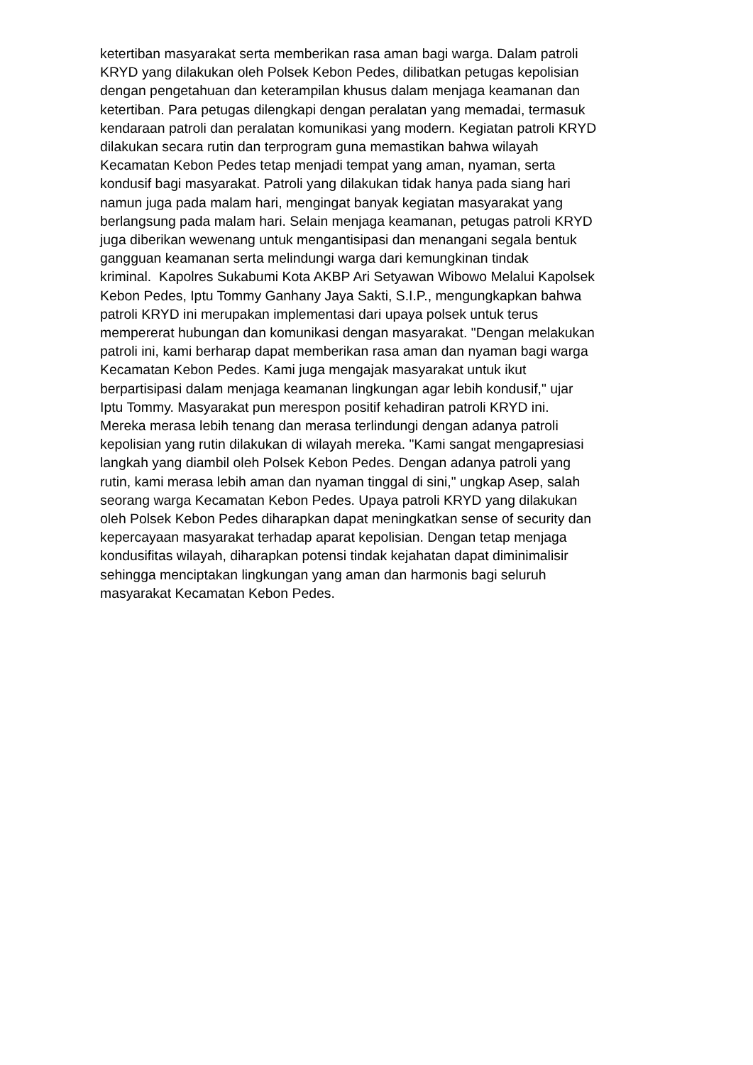ketertiban masyarakat serta memberikan rasa aman bagi warga. Dalam patroli
KRYD yang dilakukan oleh Polsek Kebon Pedes, dilibatkan petugas kepolisian
dengan pengetahuan dan keterampilan khusus dalam menjaga keamanan dan
ketertiban. Para petugas dilengkapi dengan peralatan yang memadai, termasuk
kendaraan patroli dan peralatan komunikasi yang modern. Kegiatan patroli KRYD
dilakukan secara rutin dan terprogram guna memastikan bahwa wilayah
Kecamatan Kebon Pedes tetap menjadi tempat yang aman, nyaman, serta
kondusif bagi masyarakat. Patroli yang dilakukan tidak hanya pada siang hari
namun juga pada malam hari, mengingat banyak kegiatan masyarakat yang
berlangsung pada malam hari. Selain menjaga keamanan, petugas patroli KRYD
juga diberikan wewenang untuk mengantisipasi dan menangani segala bentuk
gangguan keamanan serta melindungi warga dari kemungkinan tindak
kriminal. Kapolres Sukabumi Kota AKBP Ari Setyawan Wibowo Melalui Kapolsek
Kebon Pedes, Iptu Tommy Ganhany Jaya Sakti, S.I.P., mengungkapkan bahwa
patroli KRYD ini merupakan implementasi dari upaya polsek untuk terus
mempererat hubungan dan komunikasi dengan masyarakat. "Dengan melakukan
patroli ini, kami berharap dapat memberikan rasa aman dan nyaman bagi warga
Kecamatan Kebon Pedes. Kami juga mengajak masyarakat untuk ikut
berpartisipasi dalam menjaga keamanan lingkungan agar lebih kondusif," ujar
Iptu Tommy. Masyarakat pun merespon positif kehadiran patroli KRYD ini.
Mereka merasa lebih tenang dan merasa terlindungi dengan adanya patroli
kepolisian yang rutin dilakukan di wilayah mereka. "Kami sangat mengapresiasi
langkah yang diambil oleh Polsek Kebon Pedes. Dengan adanya patroli yang
rutin, kami merasa lebih aman dan nyaman tinggal di sini," ungkap Asep, salah
seorang warga Kecamatan Kebon Pedes. Upaya patroli KRYD yang dilakukan
oleh Polsek Kebon Pedes diharapkan dapat meningkatkan sense of security dan
kepercayaan masyarakat terhadap aparat kepolisian. Dengan tetap menjaga
kondusifitas wilayah, diharapkan potensi tindak kejahatan dapat diminimalisir
sehingga menciptakan lingkungan yang aman dan harmonis bagi seluruh
masyarakat Kecamatan Kebon Pedes.